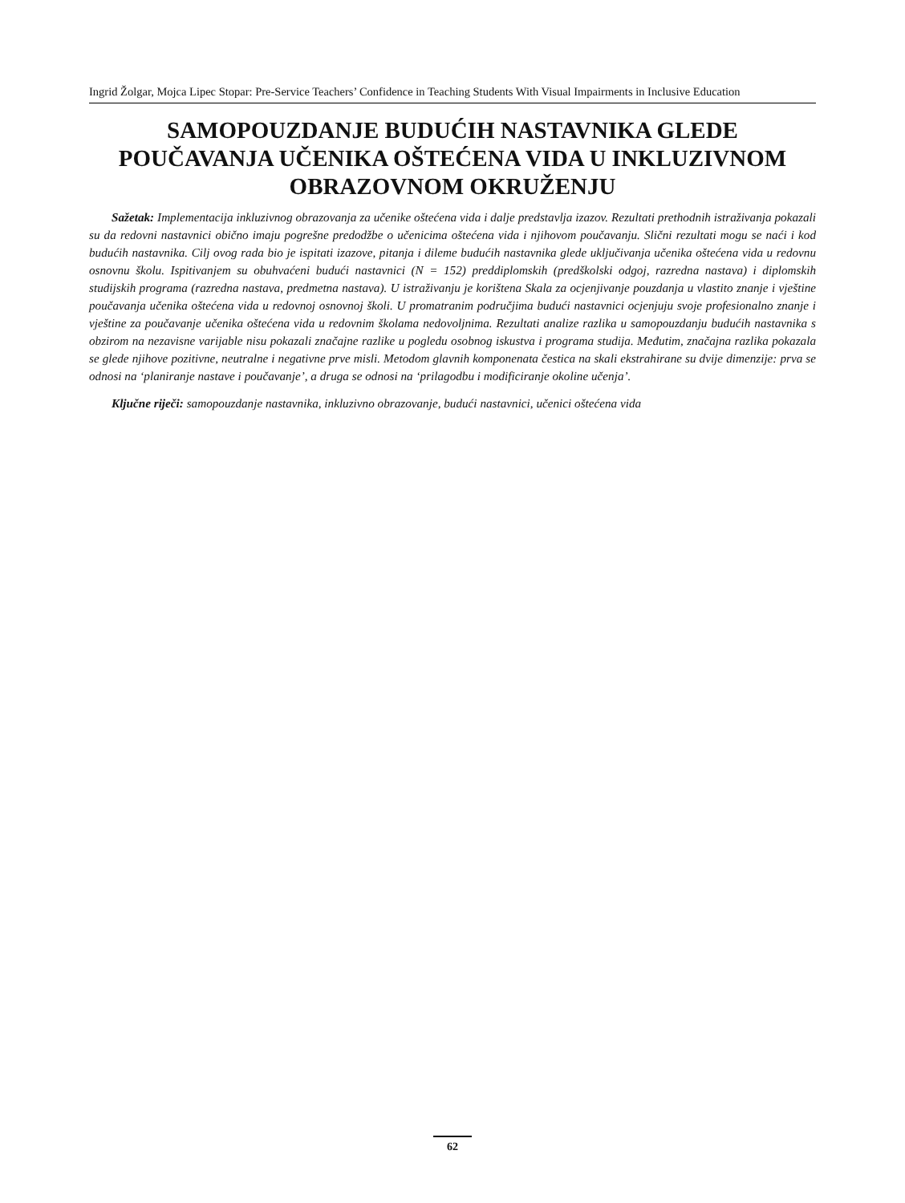Ingrid Žolgar, Mojca Lipec Stopar: Pre-Service Teachers’ Confidence in Teaching Students With Visual Impairments in Inclusive Education
SAMOPOUZDANJE BUDUĆIH NASTAVNIKA GLEDE POUČAVANJA UČENIKA OŠTEĆENA VIDA U INKLUZIVNOM OBRAZOVNOM OKRUŽENJU
Sažetak: Implementacija inkluzivnog obrazovanja za učenike oštećena vida i dalje predstavlja izazov. Rezultati prethodnih istraživanja pokazali su da redovni nastavnici obično imaju pogrešne predodžbe o učenicima oštećena vida i njihovom poučavanju. Slični rezultati mogu se naći i kod budućih nastavnika. Cilj ovog rada bio je ispitati izazove, pitanja i dileme budućih nastavnika glede uključivanja učenika oštećena vida u redovnu osnovnu školu. Ispitivanjem su obuhvaćeni budući nastavnici (N = 152) preddiplomskih (predškolski odgoj, razredna nastava) i diplomskih studijskih programa (razredna nastava, predmetna nastava). U istraživanju je korištena Skala za ocjenjivanje pouzdanja u vlastito znanje i vještine poučavanja učenika oštećena vida u redovnoj osnovnoj školi. U promatranim područjima budući nastavnici ocjenjuju svoje profesionalno znanje i vještine za poučavanje učenika oštećena vida u redovnim školama nedovoljnima. Rezultati analize razlika u samopouzdanju budućih nastavnika s obzirom na nezavisne varijable nisu pokazali značajne razlike u pogledu osobnog iskustva i programa studija. Međutim, značajna razlika pokazala se glede njihove pozitivne, neutralne i negativne prve misli. Metodom glavnih komponenata čestica na skali ekstrahirane su dvije dimenzije: prva se odnosi na ‘planiranje nastave i poučavanje’, a druga se odnosi na ‘prilagodbu i modificiranje okoline učenja’.
Ključne riječi: samopouzdanje nastavnika, inkluzivno obrazovanje, budući nastavnici, učenici oštećena vida
62